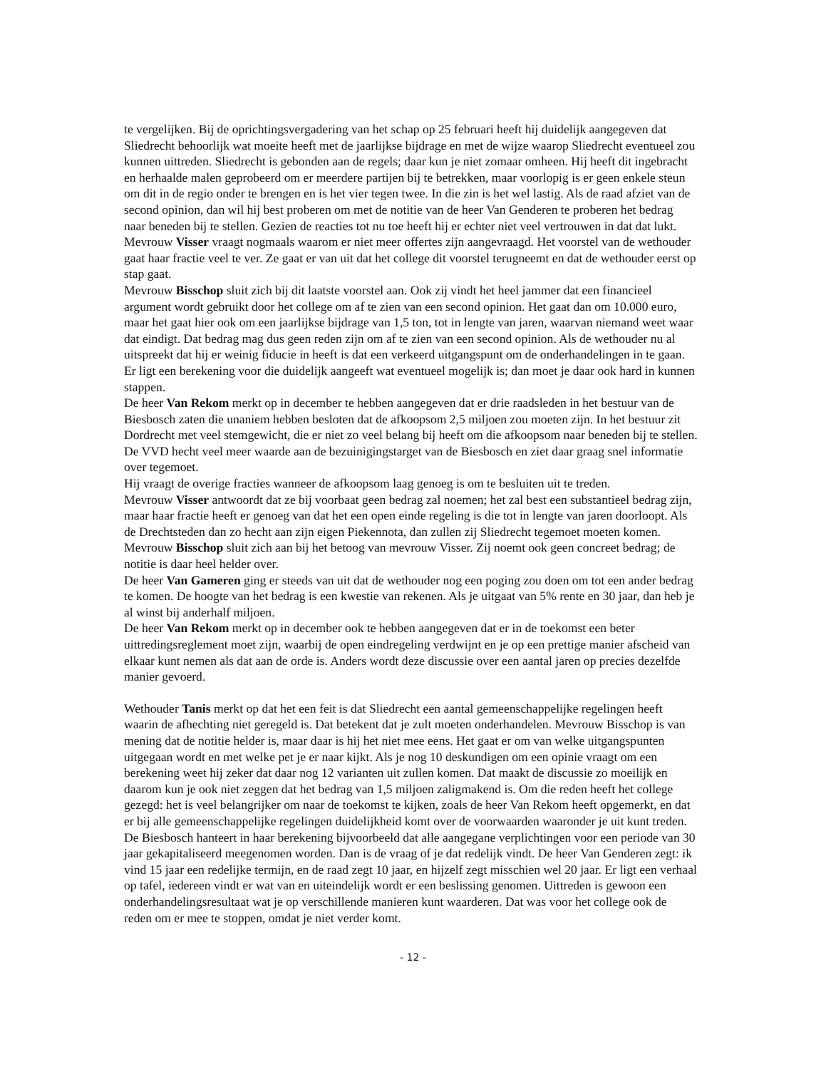te vergelijken. Bij de oprichtingsvergadering van het schap op 25 februari heeft hij duidelijk aangegeven dat Sliedrecht behoorlijk wat moeite heeft met de jaarlijkse bijdrage en met de wijze waarop Sliedrecht eventueel zou kunnen uittreden. Sliedrecht is gebonden aan de regels; daar kun je niet zomaar omheen. Hij heeft dit ingebracht en herhaalde malen geprobeerd om er meerdere partijen bij te betrekken, maar voorlopig is er geen enkele steun om dit in de regio onder te brengen en is het vier tegen twee. In die zin is het wel lastig. Als de raad afziet van de second opinion, dan wil hij best proberen om met de notitie van de heer Van Genderen te proberen het bedrag naar beneden bij te stellen. Gezien de reacties tot nu toe heeft hij er echter niet veel vertrouwen in dat dat lukt.
Mevrouw Visser vraagt nogmaals waarom er niet meer offertes zijn aangevraagd. Het voorstel van de wethouder gaat haar fractie veel te ver. Ze gaat er van uit dat het college dit voorstel terugneemt en dat de wethouder eerst op stap gaat.
Mevrouw Bisschop sluit zich bij dit laatste voorstel aan. Ook zij vindt het heel jammer dat een financieel argument wordt gebruikt door het college om af te zien van een second opinion. Het gaat dan om 10.000 euro, maar het gaat hier ook om een jaarlijkse bijdrage van 1,5 ton, tot in lengte van jaren, waarvan niemand weet waar dat eindigt. Dat bedrag mag dus geen reden zijn om af te zien van een second opinion. Als de wethouder nu al uitspreekt dat hij er weinig fiducie in heeft is dat een verkeerd uitgangspunt om de onderhandelingen in te gaan. Er ligt een berekening voor die duidelijk aangeeft wat eventueel mogelijk is; dan moet je daar ook hard in kunnen stappen.
De heer Van Rekom merkt op in december te hebben aangegeven dat er drie raadsleden in het bestuur van de Biesbosch zaten die unaniem hebben besloten dat de afkoopsom 2,5 miljoen zou moeten zijn. In het bestuur zit Dordrecht met veel stemgewicht, die er niet zo veel belang bij heeft om die afkoopsom naar beneden bij te stellen. De VVD hecht veel meer waarde aan de bezuinigingstarget van de Biesbosch en ziet daar graag snel informatie over tegemoet.
Hij vraagt de overige fracties wanneer de afkoopsom laag genoeg is om te besluiten uit te treden.
Mevrouw Visser antwoordt dat ze bij voorbaat geen bedrag zal noemen; het zal best een substantieel bedrag zijn, maar haar fractie heeft er genoeg van dat het een open einde regeling is die tot in lengte van jaren doorloopt. Als de Drechtsteden dan zo hecht aan zijn eigen Piekennota, dan zullen zij Sliedrecht tegemoet moeten komen.
Mevrouw Bisschop sluit zich aan bij het betoog van mevrouw Visser. Zij noemt ook geen concreet bedrag; de notitie is daar heel helder over.
De heer Van Gameren ging er steeds van uit dat de wethouder nog een poging zou doen om tot een ander bedrag te komen. De hoogte van het bedrag is een kwestie van rekenen. Als je uitgaat van 5% rente en 30 jaar, dan heb je al winst bij anderhalf miljoen.
De heer Van Rekom merkt op in december ook te hebben aangegeven dat er in de toekomst een beter uittredingsreglement moet zijn, waarbij de open eindregeling verdwijnt en je op een prettige manier afscheid van elkaar kunt nemen als dat aan de orde is. Anders wordt deze discussie over een aantal jaren op precies dezelfde manier gevoerd.
Wethouder Tanis merkt op dat het een feit is dat Sliedrecht een aantal gemeenschappelijke regelingen heeft waarin de afhechting niet geregeld is. Dat betekent dat je zult moeten onderhandelen. Mevrouw Bisschop is van mening dat de notitie helder is, maar daar is hij het niet mee eens. Het gaat er om van welke uitgangspunten uitgegaan wordt en met welke pet je er naar kijkt. Als je nog 10 deskundigen om een opinie vraagt om een berekening weet hij zeker dat daar nog 12 varianten uit zullen komen. Dat maakt de discussie zo moeilijk en daarom kun je ook niet zeggen dat het bedrag van 1,5 miljoen zaligmakend is. Om die reden heeft het college gezegd: het is veel belangrijker om naar de toekomst te kijken, zoals de heer Van Rekom heeft opgemerkt, en dat er bij alle gemeenschappelijke regelingen duidelijkheid komt over de voorwaarden waaronder je uit kunt treden. De Biesbosch hanteert in haar berekening bijvoorbeeld dat alle aangegane verplichtingen voor een periode van 30 jaar gekapitaliseerd meegenomen worden. Dan is de vraag of je dat redelijk vindt. De heer Van Genderen zegt: ik vind 15 jaar een redelijke termijn, en de raad zegt 10 jaar, en hijzelf zegt misschien wel 20 jaar. Er ligt een verhaal op tafel, iedereen vindt er wat van en uiteindelijk wordt er een beslissing genomen. Uittreden is gewoon een onderhandelingsresultaat wat je op verschillende manieren kunt waarderen. Dat was voor het college ook de reden om er mee te stoppen, omdat je niet verder komt.
- 12 -